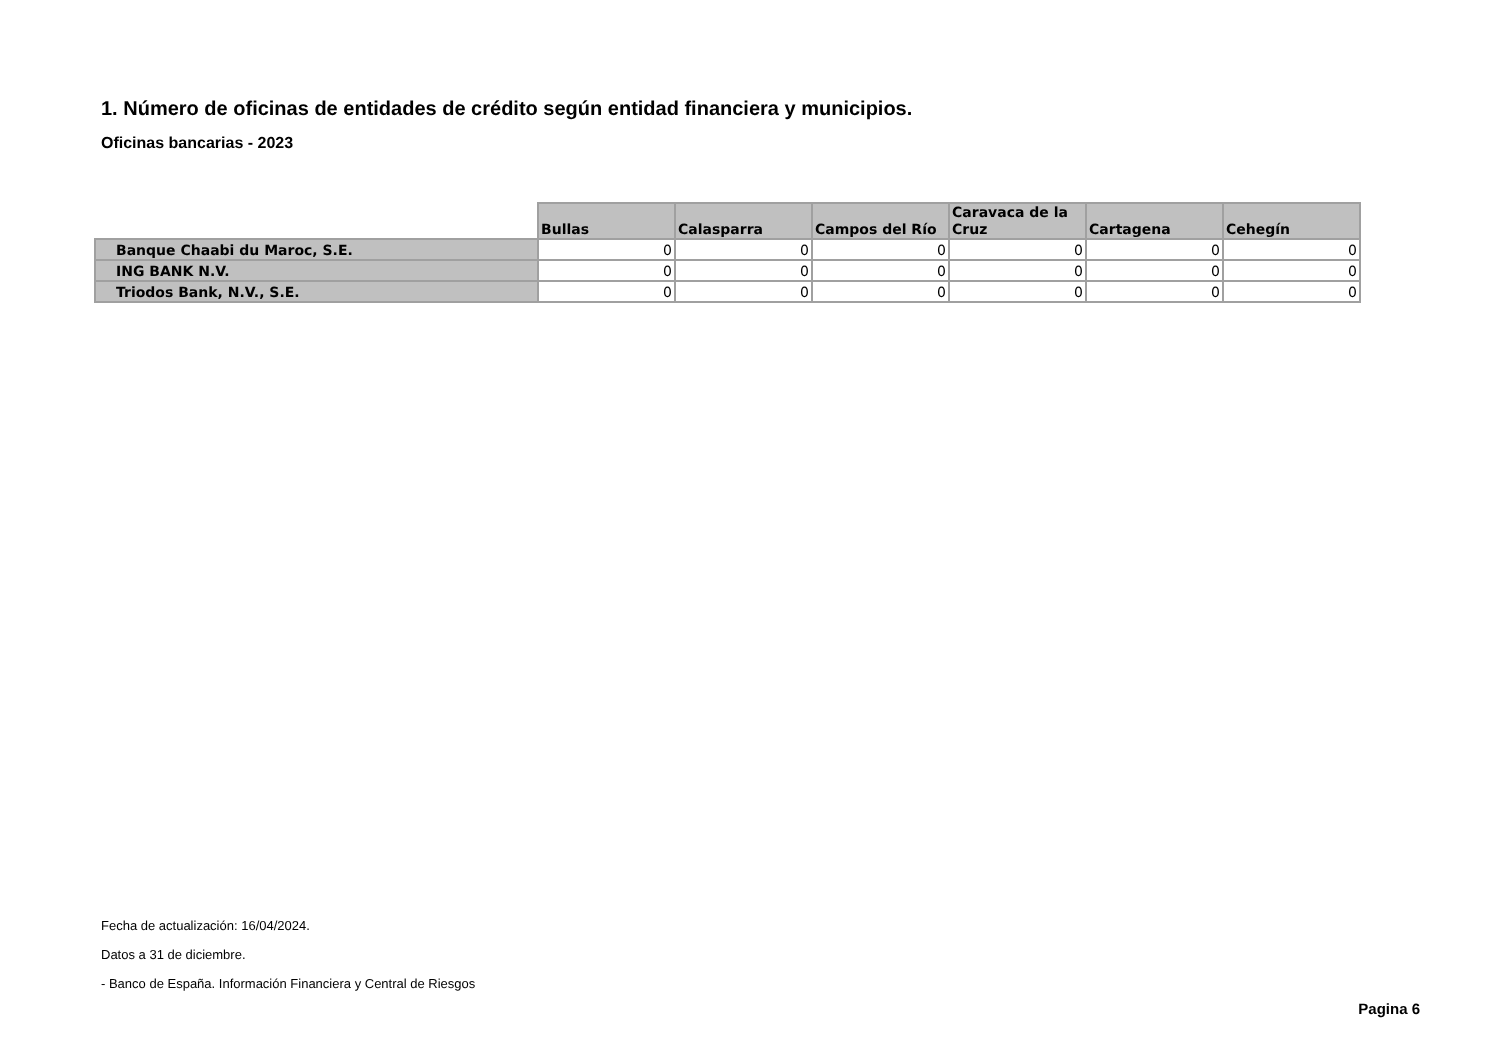1. Número de oficinas de entidades de crédito según entidad financiera y municipios.
Oficinas bancarias - 2023
| | Bullas | Calasparra | Campos del Río | Caravaca de la Cruz | Cartagena | Cehegín |
| --- | --- | --- | --- | --- | --- | --- |
| Banque Chaabi du Maroc, S.E. | 0 | 0 | 0 | 0 | 0 | 0 |
| ING BANK N.V. | 0 | 0 | 0 | 0 | 0 | 0 |
| Triodos Bank, N.V., S.E. | 0 | 0 | 0 | 0 | 0 | 0 |
Fecha de actualización: 16/04/2024.
Datos a 31 de diciembre.
- Banco de España. Información Financiera y Central de Riesgos
Pagina 6